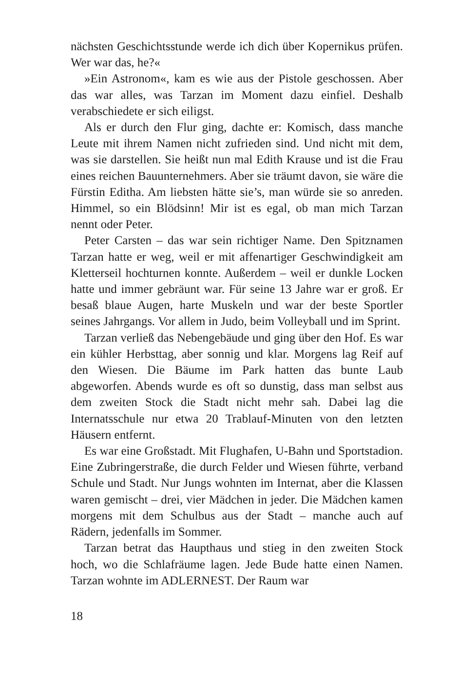nächsten Geschichtsstunde werde ich dich über Kopernikus prüfen. Wer war das, he?«
»Ein Astronom«, kam es wie aus der Pistole geschossen. Aber das war alles, was Tarzan im Moment dazu einfiel. Deshalb verabschiedete er sich eiligst.
Als er durch den Flur ging, dachte er: Komisch, dass manche Leute mit ihrem Namen nicht zufrieden sind. Und nicht mit dem, was sie darstellen. Sie heißt nun mal Edith Krause und ist die Frau eines reichen Bauunternehmers. Aber sie träumt davon, sie wäre die Fürstin Editha. Am liebsten hätte sie’s, man würde sie so anreden. Himmel, so ein Blödsinn! Mir ist es egal, ob man mich Tarzan nennt oder Peter.
Peter Carsten – das war sein richtiger Name. Den Spitznamen Tarzan hatte er weg, weil er mit affenartiger Geschwindigkeit am Kletterseil hochturnen konnte. Außerdem – weil er dunkle Locken hatte und immer gebräunt war. Für seine 13 Jahre war er groß. Er besaß blaue Augen, harte Muskeln und war der beste Sportler seines Jahrgangs. Vor allem in Judo, beim Volleyball und im Sprint.
Tarzan verließ das Nebengebäude und ging über den Hof. Es war ein kühler Herbsttag, aber sonnig und klar. Morgens lag Reif auf den Wiesen. Die Bäume im Park hatten das bunte Laub abgeworfen. Abends wurde es oft so dunstig, dass man selbst aus dem zweiten Stock die Stadt nicht mehr sah. Dabei lag die Internatsschule nur etwa 20 Trablauf-Minuten von den letzten Häusern entfernt.
Es war eine Großstadt. Mit Flughafen, U-Bahn und Sportstadion. Eine Zubringerstraße, die durch Felder und Wiesen führte, verband Schule und Stadt. Nur Jungs wohnten im Internat, aber die Klassen waren gemischt – drei, vier Mädchen in jeder. Die Mädchen kamen morgens mit dem Schulbus aus der Stadt – manche auch auf Rädern, jedenfalls im Sommer.
Tarzan betrat das Haupthaus und stieg in den zweiten Stock hoch, wo die Schlafräume lagen. Jede Bude hatte einen Namen. Tarzan wohnte im ADLERNEST. Der Raum war
18